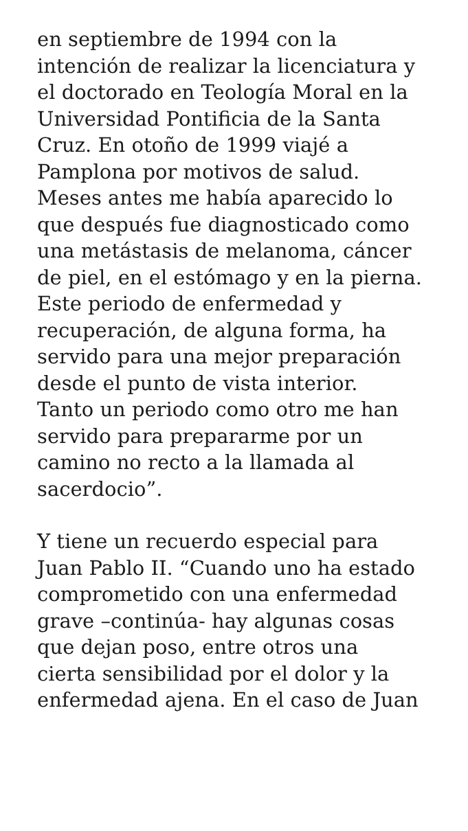en septiembre de 1994 con la
intención de realizar la licenciatura y
el doctorado en Teología Moral en la
Universidad Pontificia de la Santa
Cruz. En otoño de 1999 viajé a
Pamplona por motivos de salud.
Meses antes me había aparecido lo
que después fue diagnosticado como
una metástasis de melanoma, cáncer
de piel, en el estómago y en la pierna.
Este periodo de enfermedad y
recuperación, de alguna forma, ha
servido para una mejor preparación
desde el punto de vista interior.
Tanto un periodo como otro me han
servido para prepararme por un
camino no recto a la llamada al
sacerdocio”.
Y tiene un recuerdo especial para
Juan Pablo II. “Cuando uno ha estado
comprometido con una enfermedad
grave –continúa- hay algunas cosas
que dejan poso, entre otros una
cierta sensibilidad por el dolor y la
enfermedad ajena. En el caso de Juan